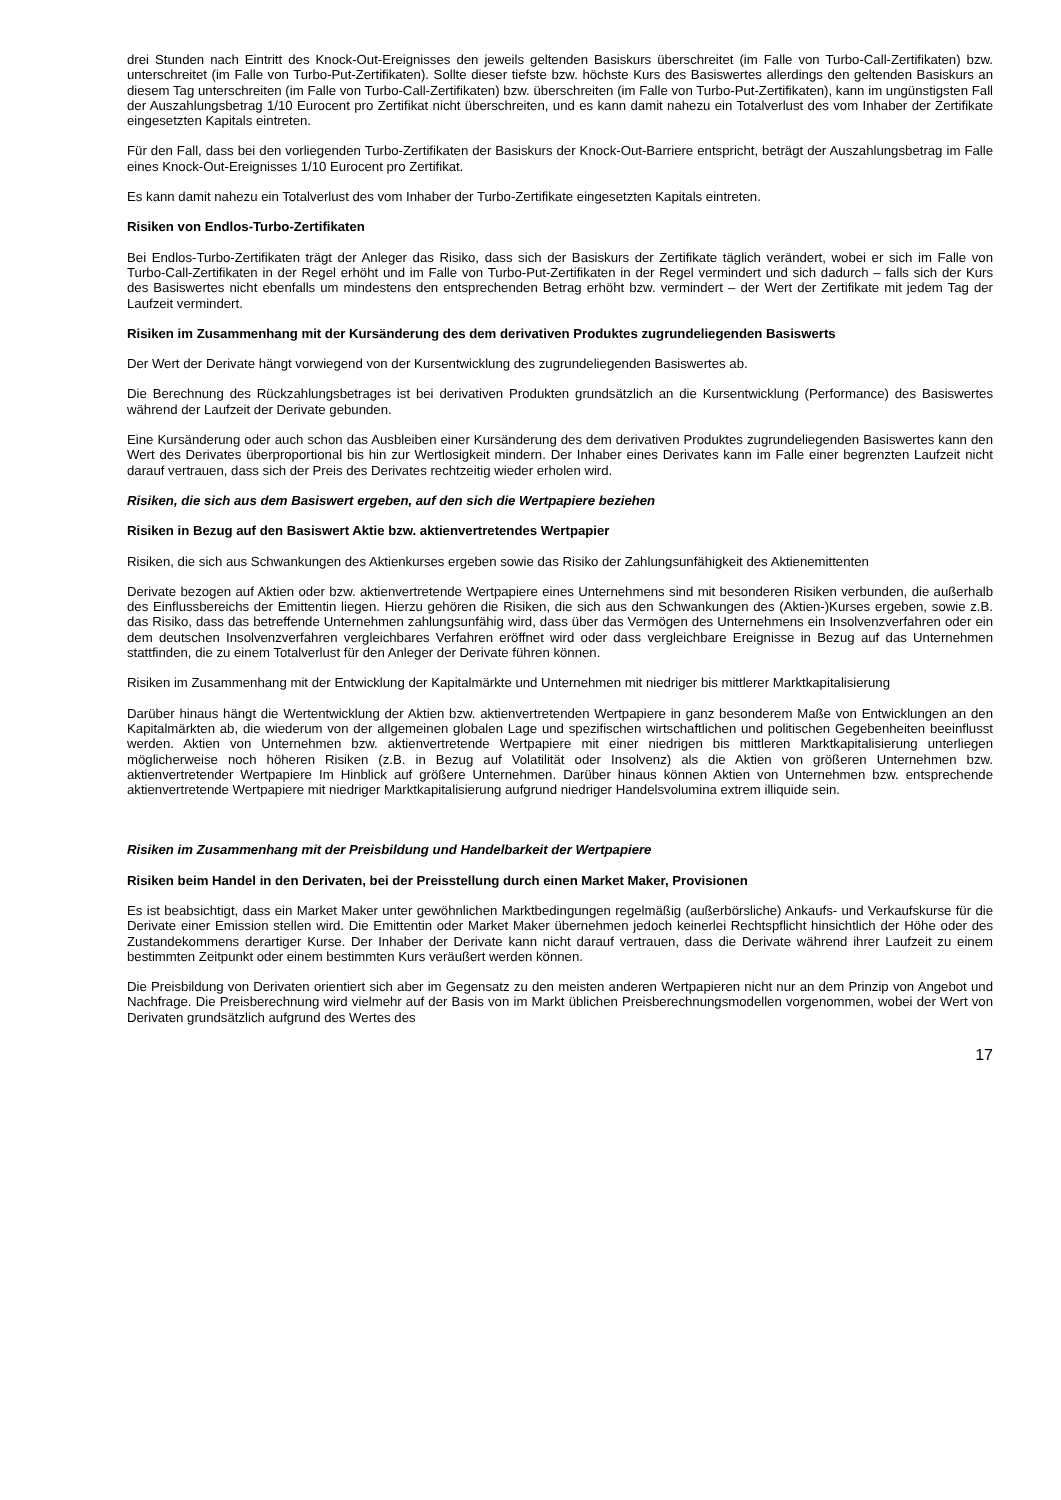drei Stunden nach Eintritt des Knock-Out-Ereignisses den jeweils geltenden Basiskurs überschreitet (im Falle von Turbo-Call-Zertifikaten) bzw. unterschreitet (im Falle von Turbo-Put-Zertifikaten). Sollte dieser tiefste bzw. höchste Kurs des Basiswertes allerdings den geltenden Basiskurs an diesem Tag unterschreiten (im Falle von Turbo-Call-Zertifikaten) bzw. überschreiten (im Falle von Turbo-Put-Zertifikaten), kann im ungünstigsten Fall der Auszahlungsbetrag 1/10 Eurocent pro Zertifikat nicht überschreiten, und es kann damit nahezu ein Totalverlust des vom Inhaber der Zertifikate eingesetzten Kapitals eintreten.
Für den Fall, dass bei den vorliegenden Turbo-Zertifikaten der Basiskurs der Knock-Out-Barriere entspricht, beträgt der Auszahlungsbetrag im Falle eines Knock-Out-Ereignisses 1/10 Eurocent pro Zertifikat.
Es kann damit nahezu ein Totalverlust des vom Inhaber der Turbo-Zertifikate eingesetzten Kapitals eintreten.
Risiken von Endlos-Turbo-Zertifikaten
Bei Endlos-Turbo-Zertifikaten trägt der Anleger das Risiko, dass sich der Basiskurs der Zertifikate täglich verändert, wobei er sich im Falle von Turbo-Call-Zertifikaten in der Regel erhöht und im Falle von Turbo-Put-Zertifikaten in der Regel vermindert und sich dadurch – falls sich der Kurs des Basiswertes nicht ebenfalls um mindestens den entsprechenden Betrag erhöht bzw. vermindert – der Wert der Zertifikate mit jedem Tag der Laufzeit vermindert.
Risiken im Zusammenhang mit der Kursänderung des dem derivativen Produktes zugrundeliegenden Basiswerts
Der Wert der Derivate hängt vorwiegend von der Kursentwicklung des zugrundeliegenden Basiswertes ab.
Die Berechnung des Rückzahlungsbetrages ist bei derivativen Produkten grundsätzlich an die Kursentwicklung (Performance) des Basiswertes während der Laufzeit der Derivate gebunden.
Eine Kursänderung oder auch schon das Ausbleiben einer Kursänderung des dem derivativen Produktes zugrundeliegenden Basiswertes kann den Wert des Derivates überproportional bis hin zur Wertlosigkeit mindern. Der Inhaber eines Derivates kann im Falle einer begrenzten Laufzeit nicht darauf vertrauen, dass sich der Preis des Derivates rechtzeitig wieder erholen wird.
Risiken, die sich aus dem Basiswert ergeben, auf den sich die Wertpapiere beziehen
Risiken in Bezug auf den Basiswert Aktie bzw. aktienvertretendes Wertpapier
Risiken, die sich aus Schwankungen des Aktienkurses ergeben sowie das Risiko der Zahlungsunfähigkeit des Aktienemittenten
Derivate bezogen auf Aktien oder bzw. aktienvertretende Wertpapiere eines Unternehmens sind mit besonderen Risiken verbunden, die außerhalb des Einflussbereichs der Emittentin liegen. Hierzu gehören die Risiken, die sich aus den Schwankungen des (Aktien-)Kurses ergeben, sowie z.B. das Risiko, dass das betreffende Unternehmen zahlungsunfähig wird, dass über das Vermögen des Unternehmens ein Insolvenzverfahren oder ein dem deutschen Insolvenzverfahren vergleichbares Verfahren eröffnet wird oder dass vergleichbare Ereignisse in Bezug auf das Unternehmen stattfinden, die zu einem Totalverlust für den Anleger der Derivate führen können.
Risiken im Zusammenhang mit der Entwicklung der Kapitalmärkte und Unternehmen mit niedriger bis mittlerer Marktkapitalisierung
Darüber hinaus hängt die Wertentwicklung der Aktien bzw. aktienvertretenden Wertpapiere in ganz besonderem Maße von Entwicklungen an den Kapitalmärkten ab, die wiederum von der allgemeinen globalen Lage und spezifischen wirtschaftlichen und politischen Gegebenheiten beeinflusst werden. Aktien von Unternehmen bzw. aktienvertretende Wertpapiere mit einer niedrigen bis mittleren Marktkapitalisierung unterliegen möglicherweise noch höheren Risiken (z.B. in Bezug auf Volatilität oder Insolvenz) als die Aktien von größeren Unternehmen bzw. aktienvertretender Wertpapiere Im Hinblick auf größere Unternehmen. Darüber hinaus können Aktien von Unternehmen bzw. entsprechende aktienvertretende Wertpapiere mit niedriger Marktkapitalisierung aufgrund niedriger Handelsvolumina extrem illiquide sein.
Risiken im Zusammenhang mit der Preisbildung und Handelbarkeit der Wertpapiere
Risiken beim Handel in den Derivaten, bei der Preisstellung durch einen Market Maker, Provisionen
Es ist beabsichtigt, dass ein Market Maker unter gewöhnlichen Marktbedingungen regelmäßig (außerbörsliche) Ankaufs- und Verkaufskurse für die Derivate einer Emission stellen wird. Die Emittentin oder Market Maker übernehmen jedoch keinerlei Rechtspflicht hinsichtlich der Höhe oder des Zustandekommens derartiger Kurse. Der Inhaber der Derivate kann nicht darauf vertrauen, dass die Derivate während ihrer Laufzeit zu einem bestimmten Zeitpunkt oder einem bestimmten Kurs veräußert werden können.
Die Preisbildung von Derivaten orientiert sich aber im Gegensatz zu den meisten anderen Wertpapieren nicht nur an dem Prinzip von Angebot und Nachfrage. Die Preisberechnung wird vielmehr auf der Basis von im Markt üblichen Preisberechnungsmodellen vorgenommen, wobei der Wert von Derivaten grundsätzlich aufgrund des Wertes des
17